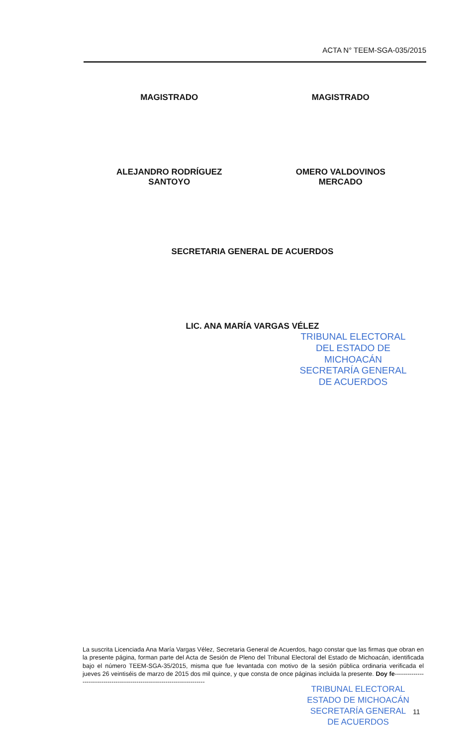ACTA N° TEEM-SGA-035/2015
MAGISTRADO MAGISTRADO
ALEJANDRO RODRÍGUEZ
SANTOYO
OMERO VALDOVINOS
MERCADO
SECRETARIA GENERAL DE ACUERDOS
LIC. ANA MARÍA VARGAS VÉLEZ
TRIBUNAL ELECTORAL DEL ESTADO DE MICHOACÁN
SECRETARÍA GENERAL DE ACUERDOS
La suscrita Licenciada Ana María Vargas Vélez, Secretaria General de Acuerdos, hago constar que las firmas que obran en la presente página, forman parte del Acta de Sesión de Pleno del Tribunal Electoral del Estado de Michoacán, identificada bajo el número TEEM-SGA-35/2015, misma que fue levantada con motivo de la sesión pública ordinaria verificada el jueves 26 veintiséis de marzo de 2015 dos mil quince, y que consta de once páginas incluida la presente. Doy fe-------------------------------------------------------------------------
TRIBUNAL ELECTORAL
ESTADO DE MICHOACÁN
SECRETARÍA GENERAL
DE ACUERDOS
11